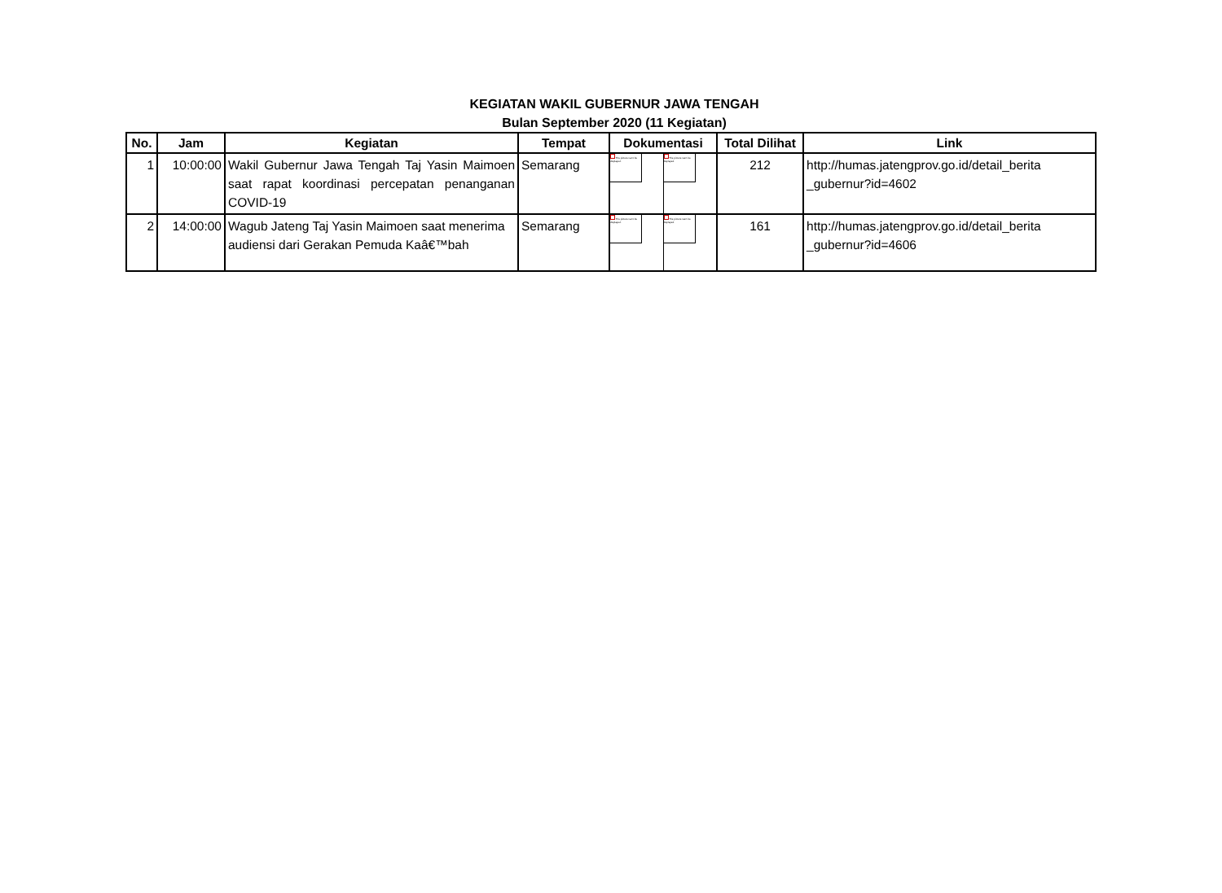KEGIATAN WAKIL GUBERNUR JAWA TENGAH
Bulan September 2020 (11 Kegiatan)
| No. | Jam | Kegiatan | Tempat | Dokumentasi | | Total Dilihat | Link |
| --- | --- | --- | --- | --- | --- | --- | --- |
| 1 | 10:00:00 | Wakil Gubernur Jawa Tengah Taj Yasin Maimoen saat rapat koordinasi percepatan penanganan COVID-19 | Semarang | The picture can't be displayed. | The picture can't be displayed. | 212 | http://humas.jatengprov.go.id/detail_berita _gubernur?id=4602 |
| 2 | 14:00:00 | Wagub Jateng Taj Yasin Maimoen saat menerima audiensi dari Gerakan Pemuda Kaâ€™bah | Semarang | The picture can't be displayed. | The picture can't be displayed. | 161 | http://humas.jatengprov.go.id/detail_berita _gubernur?id=4606 |